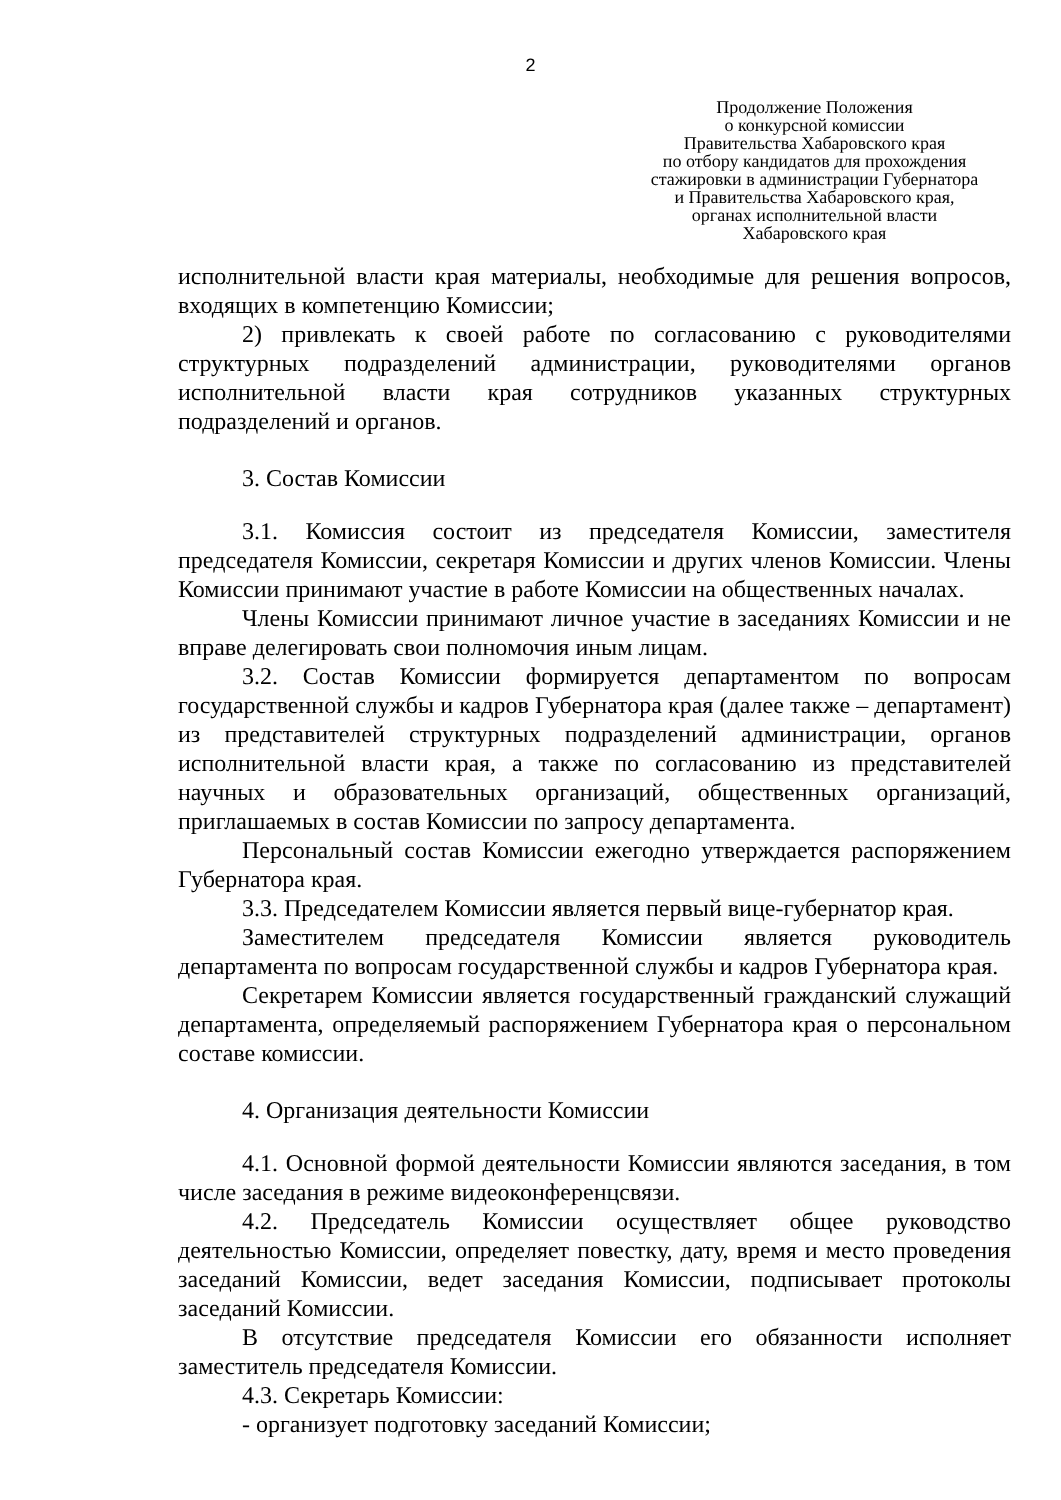2
Продолжение Положения
о конкурсной комиссии
Правительства Хабаровского края
по отбору кандидатов для прохождения
стажировки в администрации Губернатора
и Правительства Хабаровского края,
органах исполнительной власти
Хабаровского края
исполнительной власти края материалы, необходимые для решения вопросов, входящих в компетенцию Комиссии;
2) привлекать к своей работе по согласованию с руководителями структурных подразделений администрации, руководителями органов исполнительной власти края сотрудников указанных структурных подразделений и органов.
3. Состав Комиссии
3.1. Комиссия состоит из председателя Комиссии, заместителя председателя Комиссии, секретаря Комиссии и других членов Комиссии. Члены Комиссии принимают участие в работе Комиссии на общественных началах.
Члены Комиссии принимают личное участие в заседаниях Комиссии и не вправе делегировать свои полномочия иным лицам.
3.2. Состав Комиссии формируется департаментом по вопросам государственной службы и кадров Губернатора края (далее также – департамент) из представителей структурных подразделений администрации, органов исполнительной власти края, а также по согласованию из представителей научных и образовательных организаций, общественных организаций, приглашаемых в состав Комиссии по запросу департамента.
Персональный состав Комиссии ежегодно утверждается распоряжением Губернатора края.
3.3. Председателем Комиссии является первый вице-губернатор края.
Заместителем председателя Комиссии является руководитель департамента по вопросам государственной службы и кадров Губернатора края.
Секретарем Комиссии является государственный гражданский служащий департамента, определяемый распоряжением Губернатора края о персональном составе комиссии.
4. Организация деятельности Комиссии
4.1. Основной формой деятельности Комиссии являются заседания, в том числе заседания в режиме видеоконференцсвязи.
4.2. Председатель Комиссии осуществляет общее руководство деятельностью Комиссии, определяет повестку, дату, время и место проведения заседаний Комиссии, ведет заседания Комиссии, подписывает протоколы заседаний Комиссии.
В отсутствие председателя Комиссии его обязанности исполняет заместитель председателя Комиссии.
4.3. Секретарь Комиссии:
- организует подготовку заседаний Комиссии;